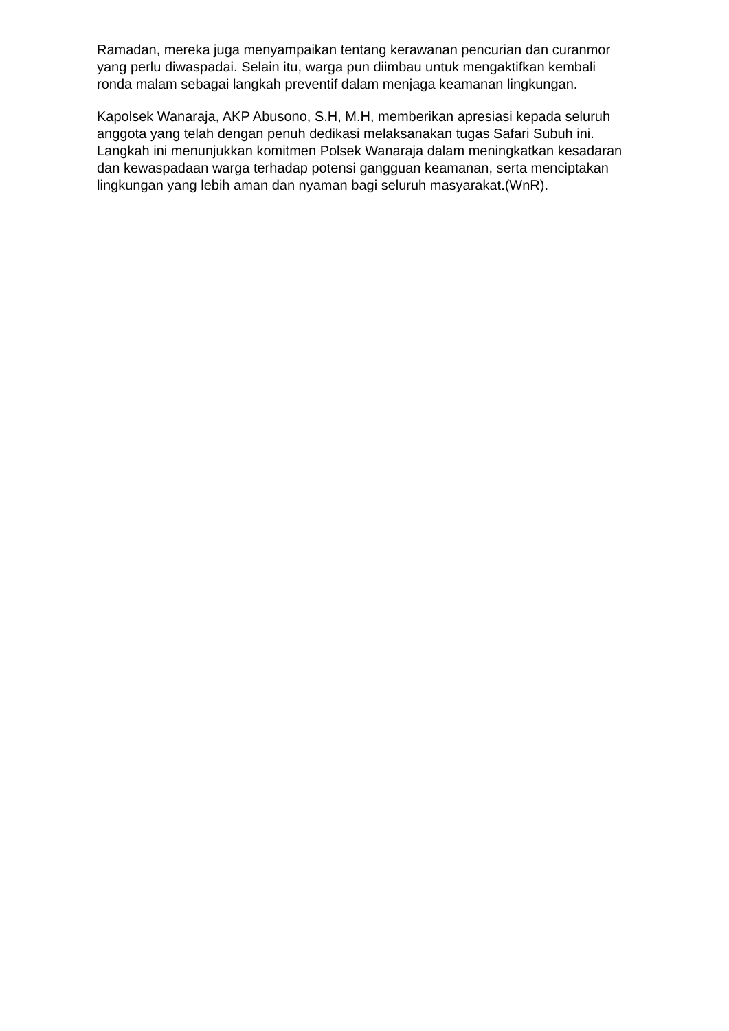Ramadan, mereka juga menyampaikan tentang kerawanan pencurian dan curanmor yang perlu diwaspadai. Selain itu, warga pun diimbau untuk mengaktifkan kembali ronda malam sebagai langkah preventif dalam menjaga keamanan lingkungan.
Kapolsek Wanaraja, AKP Abusono, S.H, M.H, memberikan apresiasi kepada seluruh anggota yang telah dengan penuh dedikasi melaksanakan tugas Safari Subuh ini. Langkah ini menunjukkan komitmen Polsek Wanaraja dalam meningkatkan kesadaran dan kewaspadaan warga terhadap potensi gangguan keamanan, serta menciptakan lingkungan yang lebih aman dan nyaman bagi seluruh masyarakat.(WnR).